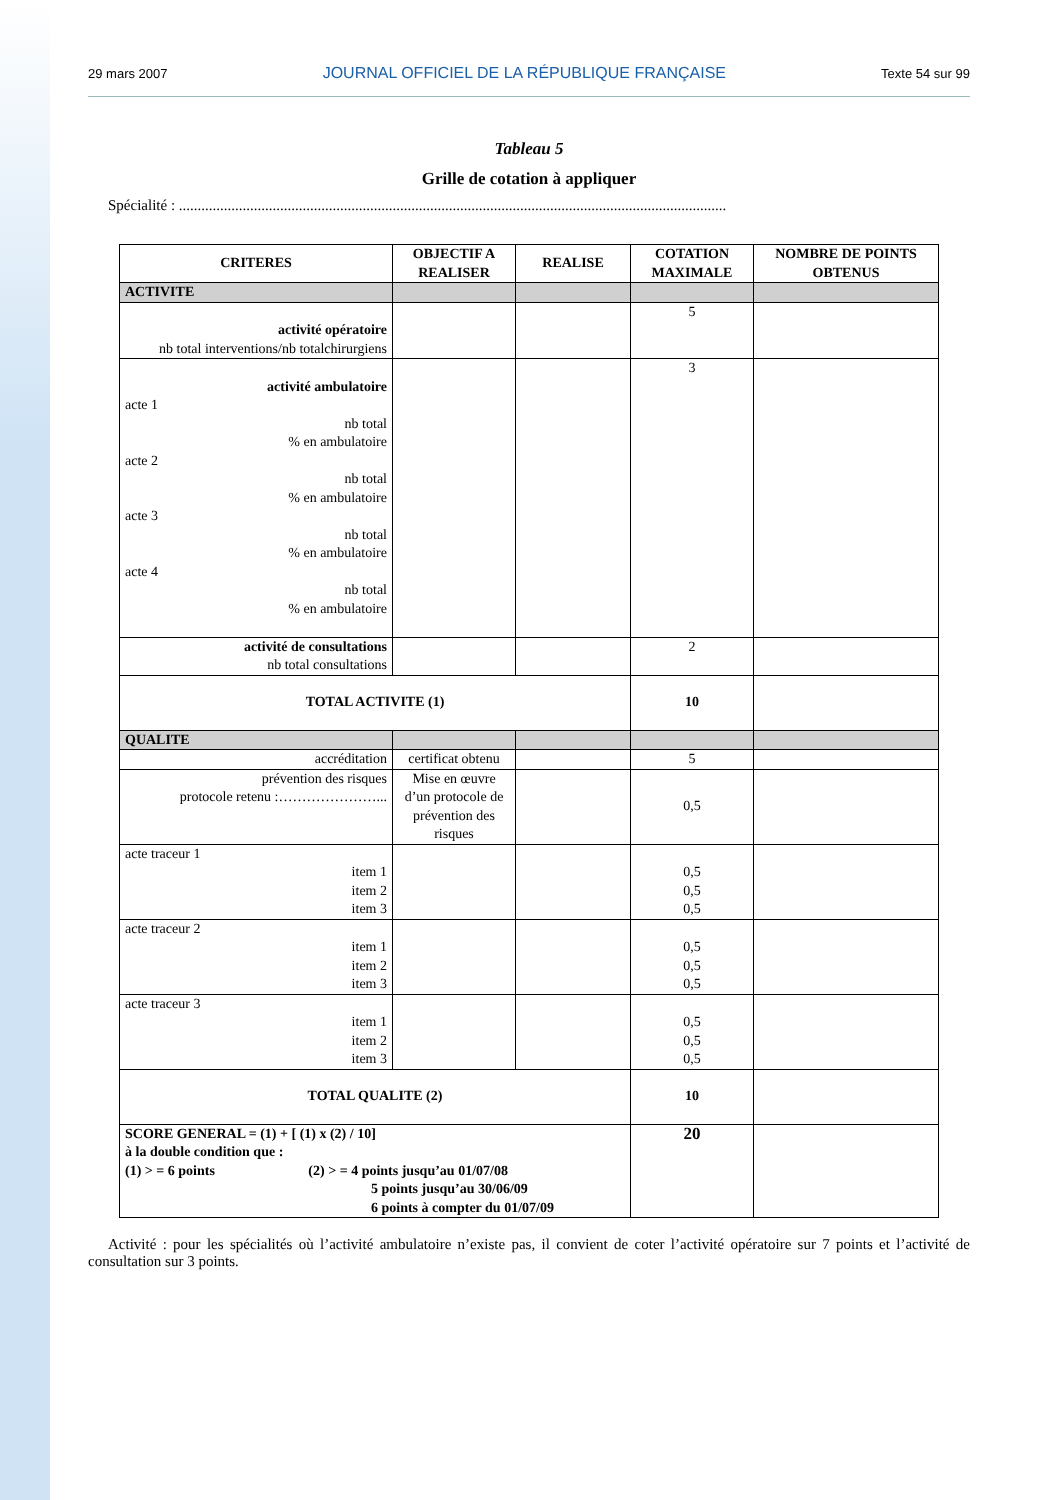29 mars 2007 JOURNAL OFFICIEL DE LA RÉPUBLIQUE FRANÇAISE Texte 54 sur 99
Tableau 5
Grille de cotation à appliquer
Spécialité : ..................................................................................................................................................
| CRITERES | OBJECTIF A REALISER | REALISE | COTATION MAXIMALE | NOMBRE DE POINTS OBTENUS |
| --- | --- | --- | --- | --- |
| ACTIVITE | | | | |
| activité opératoire nb total interventions/nb totalchirurgiens | | | 5 | |
| activité ambulatoire acte 1 nb total % en ambulatoire acte 2 nb total % en ambulatoire acte 3 nb total % en ambulatoire acte 4 nb total % en ambulatoire | | | 3 | |
| activité de consultations nb total consultations | | | 2 | |
| TOTAL ACTIVITE (1) | | | 10 | |
| QUALITE | | | | |
| accréditation | certificat obtenu | | 5 | |
| prévention des risques protocole retenu :…………………... | Mise en œuvre d’un protocole de prévention des risques | | 0,5 | |
| acte traceur 1 item 1 item 2 item 3 | | | 0,5 0,5 0,5 | |
| acte traceur 2 item 1 item 2 item 3 | | | 0,5 0,5 0,5 | |
| acte traceur 3 item 1 item 2 item 3 | | | 0,5 0,5 0,5 | |
| TOTAL QUALITE (2) | | | 10 | |
| SCORE GENERAL = (1) + [ (1) x (2) / 10] à la double condition que : (1) > = 6 points (2) > = 4 points jusqu’au 01/07/08 5 points jusqu’au 30/06/09 6 points à compter du 01/07/09 | | | 20 | |
Activité : pour les spécialités où l’activité ambulatoire n’existe pas, il convient de coter l’activité opératoire sur 7 points et l’activité de consultation sur 3 points.